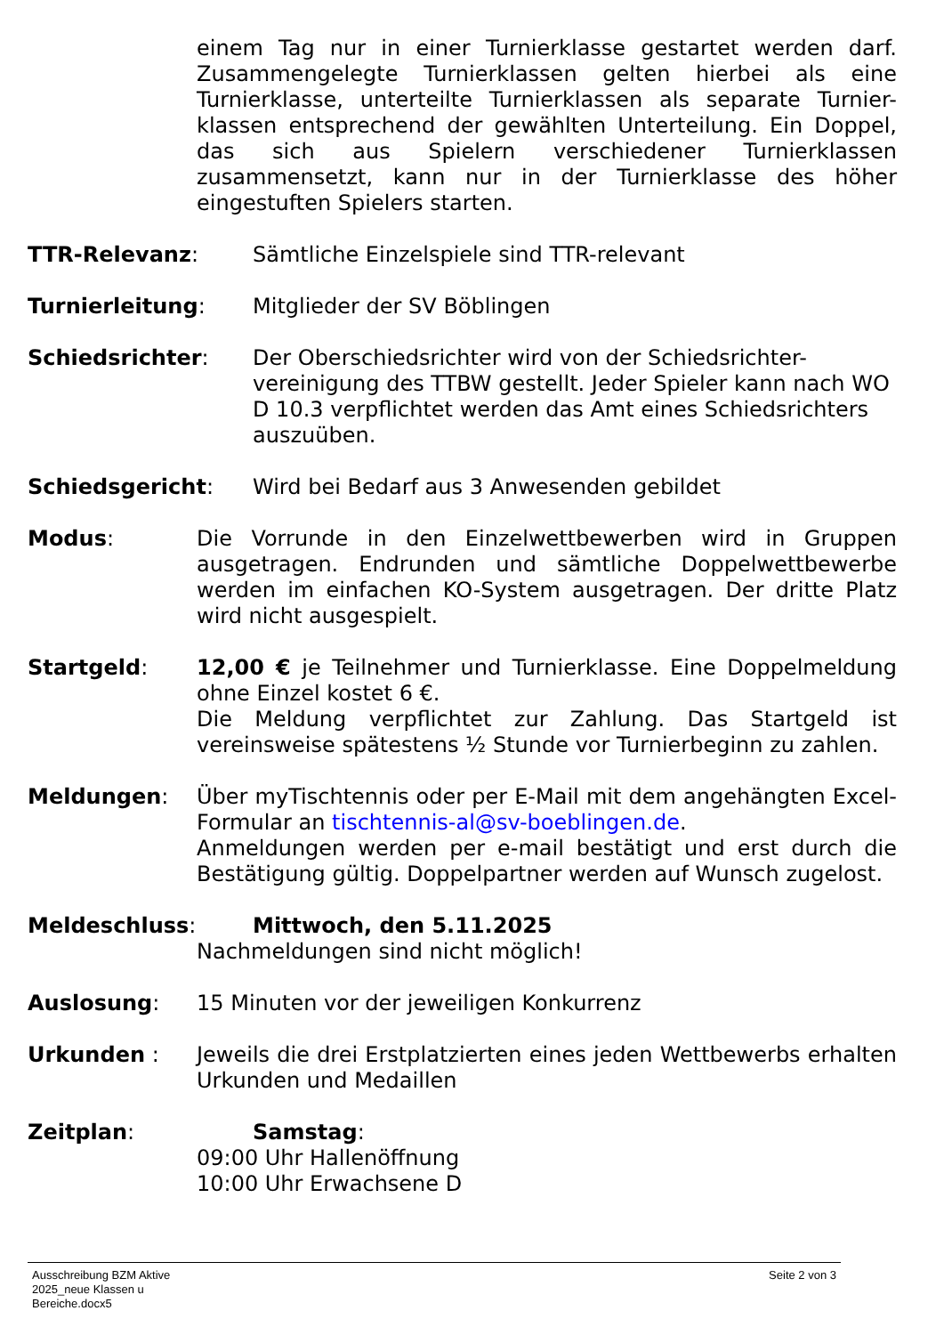einem Tag nur in einer Turnierklasse gestartet werden darf. Zusammengelegte Turnierklassen gelten hierbei als eine Turnierklasse, unterteilte Turnierklassen als separate Turnier-klassen entsprechend der gewählten Unterteilung. Ein Doppel, das sich aus Spielern verschiedener Turnierklassen zusammensetzt, kann nur in der Turnierklasse des höher eingestuften Spielers starten.
TTR-Relevanz: Sämtliche Einzelspiele sind TTR-relevant
Turnierleitung: Mitglieder der SV Böblingen
Schiedsrichter: Der Oberschiedsrichter wird von der Schiedsrichter-vereinigung des TTBW gestellt. Jeder Spieler kann nach WO D 10.3 verpflichtet werden das Amt eines Schiedsrichters auszuüben.
Schiedsgericht: Wird bei Bedarf aus 3 Anwesenden gebildet
Modus: Die Vorrunde in den Einzelwettbewerben wird in Gruppen ausgetragen. Endrunden und sämtliche Doppelwettbewerbe werden im einfachen KO-System ausgetragen. Der dritte Platz wird nicht ausgespielt.
Startgeld: 12,00 € je Teilnehmer und Turnierklasse. Eine Doppelmeldung ohne Einzel kostet 6 €.
Die Meldung verpflichtet zur Zahlung. Das Startgeld ist vereinsweise spätestens ½ Stunde vor Turnierbeginn zu zahlen.
Meldungen: Über myTischtennis oder per E-Mail mit dem angehängten Excel-Formular an tischtennis-al@sv-boeblingen.de.
Anmeldungen werden per e-mail bestätigt und erst durch die Bestätigung gültig. Doppelpartner werden auf Wunsch zugelost.
Meldeschluss: Mittwoch, den 5.11.2025
Nachmeldungen sind nicht möglich!
Auslosung: 15 Minuten vor der jeweiligen Konkurrenz
Urkunden : Jeweils die drei Erstplatzierten eines jeden Wettbewerbs erhalten Urkunden und Medaillen
Zeitplan: Samstag:
09:00 Uhr Hallenöffnung
10:00 Uhr Erwachsene D
Ausschreibung BZM Aktive
2025_neue Klassen u
Bereiche.docx5
Seite 2 von 3